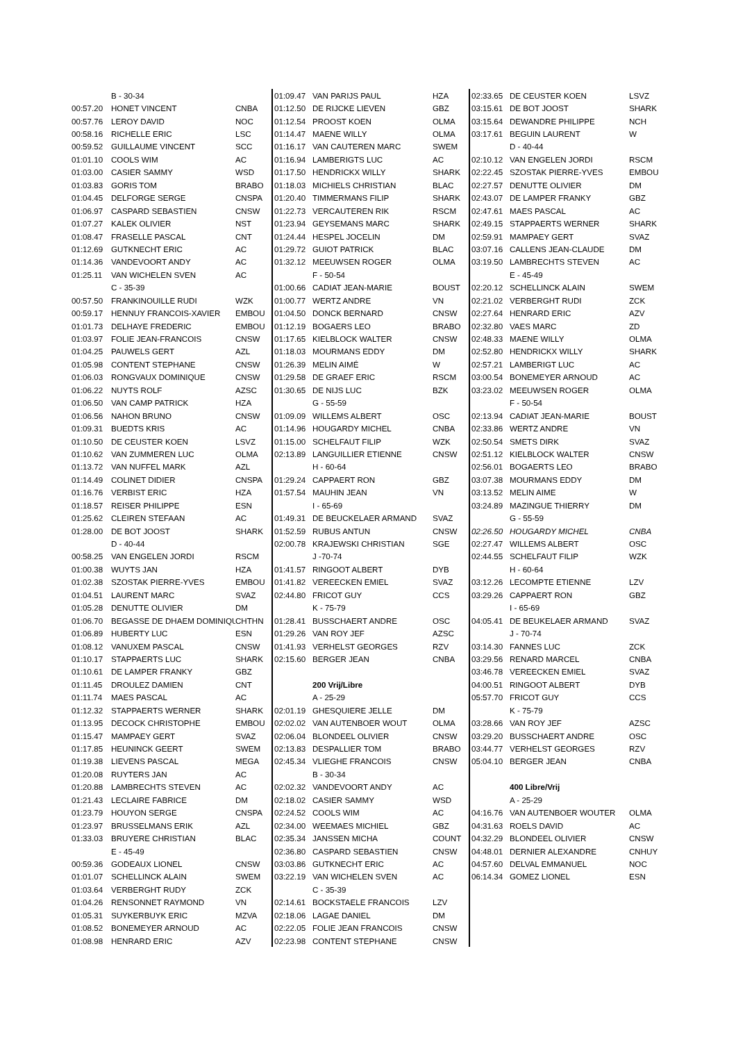| | B - 30-34 | |
| 00:57.20 | HONET VINCENT | CNBA |
| 00:57.76 | LEROY DAVID | NOC |
| 00:58.16 | RICHELLE ERIC | LSC |
| 00:59.52 | GUILLAUME VINCENT | SCC |
| 01:01.10 | COOLS WIM | AC |
| 01:03.00 | CASIER SAMMY | WSD |
| 01:03.83 | GORIS TOM | BRABO |
| 01:04.45 | DELFORGE SERGE | CNSPA |
| 01:06.97 | CASPARD SEBASTIEN | CNSW |
| 01:07.27 | KALEK OLIVIER | NST |
| 01:08.47 | FRASELLE PASCAL | CNT |
| 01:12.69 | GUTKNECHT ERIC | AC |
| 01:14.36 | VANDEVOORT ANDY | AC |
| 01:25.11 | VAN WICHELEN SVEN | AC |
| | C - 35-39 | |
| 00:57.50 | FRANKINOUILLE RUDI | WZK |
| 00:59.17 | HENNUY FRANCOIS-XAVIER | EMBOU |
| 01:01.73 | DELHAYE FREDERIC | EMBOU |
| 01:03.97 | FOLIE JEAN-FRANCOIS | CNSW |
| 01:04.25 | PAUWELS GERT | AZL |
| 01:05.98 | CONTENT STEPHANE | CNSW |
| 01:06.03 | RONGVAUX DOMINIQUE | CNSW |
| 01:06.22 | NUYTS ROLF | AZSC |
| 01:06.50 | VAN CAMP PATRICK | HZA |
| 01:06.56 | NAHON BRUNO | CNSW |
| 01:09.31 | BUEDTS KRIS | AC |
| 01:10.50 | DE CEUSTER KOEN | LSVZ |
| 01:10.62 | VAN ZUMMEREN LUC | OLMA |
| 01:13.72 | VAN NUFFEL MARK | AZL |
| 01:14.49 | COLINET DIDIER | CNSPA |
| 01:16.76 | VERBIST ERIC | HZA |
| 01:18.57 | REISER PHILIPPE | ESN |
| 01:25.62 | CLEIREN STEFAAN | AC |
| 01:28.00 | DE BOT JOOST | SHARK |
| | D - 40-44 | |
| 00:58.25 | VAN ENGELEN JORDI | RSCM |
| 01:00.38 | WUYTS JAN | HZA |
| 01:02.38 | SZOSTAK PIERRE-YVES | EMBOU |
| 01:04.51 | LAURENT MARC | SVAZ |
| 01:05.28 | DENUTTE OLIVIER | DM |
| 01:06.70 | BEGASSE DE DHAEM DOMINIQU | CHTHN |
| 01:06.89 | HUBERTY LUC | ESN |
| 01:08.12 | VANUXEM PASCAL | CNSW |
| 01:10.17 | STAPPAERTS LUC | SHARK |
| 01:10.61 | DE LAMPER FRANKY | GBZ |
| 01:11.45 | DROULEZ DAMIEN | CNT |
| 01:11.74 | MAES PASCAL | AC |
| 01:12.32 | STAPPAERTS WERNER | SHARK |
| 01:13.95 | DECOCK CHRISTOPHE | EMBOU |
| 01:15.47 | MAMPAEY GERT | SVAZ |
| 01:17.85 | HEUNINCK GEERT | SWEM |
| 01:19.38 | LIEVENS PASCAL | MEGA |
| 01:20.08 | RUYTERS JAN | AC |
| 01:20.88 | LAMBRECHTS STEVEN | AC |
| 01:21.43 | LECLAIRE FABRICE | DM |
| 01:23.79 | HOUYON SERGE | CNSPA |
| 01:23.97 | BRUSSELMANS ERIK | AZL |
| 01:33.03 | BRUYERE CHRISTIAN | BLAC |
| | E - 45-49 | |
| 00:59.36 | GODEAUX LIONEL | CNSW |
| 01:01.07 | SCHELLINCK ALAIN | SWEM |
| 01:03.64 | VERBERGHT RUDY | ZCK |
| 01:04.26 | RENSONNET RAYMOND | VN |
| 01:05.31 | SUYKERBUYK ERIC | MZVA |
| 01:08.52 | BONEMEYER ARNOUD | AC |
| 01:08.98 | HENRARD ERIC | AZV |
| 01:09.47 | VAN PARIJS PAUL | HZA |
| 01:12.50 | DE RIJCKE LIEVEN | GBZ |
| 01:12.54 | PROOST KOEN | OLMA |
| 01:14.47 | MAENE WILLY | OLMA |
| 01:16.17 | VAN CAUTEREN MARC | SWEM |
| 01:16.94 | LAMBERIGTS LUC | AC |
| 01:17.50 | HENDRICKX WILLY | SHARK |
| 01:18.03 | MICHIELS CHRISTIAN | BLAC |
| 01:20.40 | TIMMERMANS FILIP | SHARK |
| 01:22.73 | VERCAUTEREN RIK | RSCM |
| 01:23.94 | GEYSEMANS MARC | SHARK |
| 01:24.44 | HESPEL JOCELIN | DM |
| 01:29.72 | GUIOT PATRICK | BLAC |
| 01:32.12 | MEEUWSEN ROGER | OLMA |
| | F - 50-54 | |
| 01:00.66 | CADIAT JEAN-MARIE | BOUST |
| 01:00.77 | WERTZ ANDRE | VN |
| 01:04.50 | DONCK BERNARD | CNSW |
| 01:12.19 | BOGAERS LEO | BRABO |
| 01:17.65 | KIELBLOCK WALTER | CNSW |
| 01:18.03 | MOURMANS EDDY | DM |
| 01:26.39 | MELIN AIMÉ | W |
| 01:29.58 | DE GRAEF ERIC | RSCM |
| 01:30.65 | DE NIJS LUC | BZK |
| | G - 55-59 | |
| 01:09.09 | WILLEMS ALBERT | OSC |
| 01:14.96 | HOUGARDY MICHEL | CNBA |
| 01:15.00 | SCHELFAUT FILIP | WZK |
| 02:13.89 | LANGUILLIER ETIENNE | CNSW |
| | H - 60-64 | |
| 01:29.24 | CAPPAERT RON | GBZ |
| 01:57.54 | MAUHIN JEAN | VN |
| | I - 65-69 | |
| 01:49.31 | DE BEUCKELAER ARMAND | SVAZ |
| 01:52.59 | RUBUS ANTUN | CNSW |
| 02:00.78 | KRAJEWSKI CHRISTIAN | SGE |
| | J -70-74 | |
| 01:41.57 | RINGOOT ALBERT | DYB |
| 01:41.82 | VEREECKEN EMIEL | SVAZ |
| 02:44.80 | FRICOT GUY | CCS |
| | K - 75-79 | |
| 01:28.41 | BUSSCHAERT ANDRE | OSC |
| 01:29.26 | VAN ROY JEF | AZSC |
| 01:41.93 | VERHELST GEORGES | RZV |
| 02:15.60 | BERGER JEAN | CNBA |
| | 200 Vrij/Libre | |
| | A - 25-29 | |
| 02:01.19 | GHESQUIERE JELLE | DM |
| 02:02.02 | VAN AUTENBOER WOUT | OLMA |
| 02:06.04 | BLONDEEL OLIVIER | CNSW |
| 02:13.83 | DESPALLIER TOM | BRABO |
| 02:45.34 | VLIEGHE FRANCOIS | CNSW |
| | B - 30-34 | |
| 02:02.32 | VANDEVOORT ANDY | AC |
| 02:18.02 | CASIER SAMMY | WSD |
| 02:24.52 | COOLS WIM | AC |
| 02:34.00 | WEEMAES MICHIEL | GBZ |
| 02:35.34 | JANSSEN MICHA | COUNT |
| 02:36.80 | CASPARD SEBASTIEN | CNSW |
| 03:03.86 | GUTKNECHT ERIC | AC |
| 03:22.19 | VAN WICHELEN SVEN | AC |
| | C - 35-39 | |
| 02:14.61 | BOCKSTAELE FRANCOIS | LZV |
| 02:18.06 | LAGAE DANIEL | DM |
| 02:22.05 | FOLIE JEAN FRANCOIS | CNSW |
| 02:23.98 | CONTENT STEPHANE | CNSW |
| 02:33.65 | DE CEUSTER KOEN | LSVZ |
| 03:15.61 | DE BOT JOOST | SHARK |
| 03:15.64 | DEWANDRE PHILIPPE | NCH |
| 03:17.61 | BEGUIN LAURENT | W |
| | D - 40-44 | |
| 02:10.12 | VAN ENGELEN JORDI | RSCM |
| 02:22.45 | SZOSTAK PIERRE-YVES | EMBOU |
| 02:27.57 | DENUTTE OLIVIER | DM |
| 02:43.07 | DE LAMPER FRANKY | GBZ |
| 02:47.61 | MAES PASCAL | AC |
| 02:49.15 | STAPPAERTS WERNER | SHARK |
| 02:59.91 | MAMPAEY GERT | SVAZ |
| 03:07.16 | CALLENS JEAN-CLAUDE | DM |
| 03:19.50 | LAMBRECHTS STEVEN | AC |
| | E - 45-49 | |
| 02:20.12 | SCHELLINCK ALAIN | SWEM |
| 02:21.02 | VERBERGHT RUDI | ZCK |
| 02:27.64 | HENRARD ERIC | AZV |
| 02:32.80 | VAES MARC | ZD |
| 02:48.33 | MAENE WILLY | OLMA |
| 02:52.80 | HENDRICKX WILLY | SHARK |
| 02:57.21 | LAMBERIGT LUC | AC |
| 03:00.54 | BONEMEYER ARNOUD | AC |
| 03:23.02 | MEEUWSEN ROGER | OLMA |
| | F - 50-54 | |
| 02:13.94 | CADIAT JEAN-MARIE | BOUST |
| 02:33.86 | WERTZ ANDRE | VN |
| 02:50.54 | SMETS DIRK | SVAZ |
| 02:51.12 | KIELBLOCK WALTER | CNSW |
| 02:56.01 | BOGAERTS LEO | BRABO |
| 03:07.38 | MOURMANS EDDY | DM |
| 03:13.52 | MELIN AIME | W |
| 03:24.89 | MAZINGUE THIERRY | DM |
| | G - 55-59 | |
| 02:26.50 | HOUGARDY MICHEL | CNBA |
| 02:27.47 | WILLEMS ALBERT | OSC |
| 02:44.55 | SCHELFAUT FILIP | WZK |
| | H - 60-64 | |
| 03:12.26 | LECOMPTE ETIENNE | LZV |
| 03:29.26 | CAPPAERT RON | GBZ |
| | I - 65-69 | |
| 04:05.41 | DE BEUKELAER ARMAND | SVAZ |
| | J - 70-74 | |
| 03:14.30 | FANNES LUC | ZCK |
| 03:29.56 | RENARD MARCEL | CNBA |
| 03:46.78 | VEREECKEN EMIEL | SVAZ |
| 04:00.51 | RINGOOT ALBERT | DYB |
| 05:57.70 | FRICOT GUY | CCS |
| | K - 75-79 | |
| 03:28.66 | VAN ROY JEF | AZSC |
| 03:29.20 | BUSSCHAERT ANDRE | OSC |
| 03:44.77 | VERHELST GEORGES | RZV |
| 05:04.10 | BERGER JEAN | CNBA |
| | 400 Libre/Vrij | |
| | A - 25-29 | |
| 04:16.76 | VAN AUTENBOER WOUTER | OLMA |
| 04:31.63 | ROELS DAVID | AC |
| 04:32.29 | BLONDEEL OLIVIER | CNSW |
| 04:48.01 | DERNIER ALEXANDRE | CNHUY |
| 04:57.60 | DELVAL EMMANUEL | NOC |
| 06:14.34 | GOMEZ LIONEL | ESN |